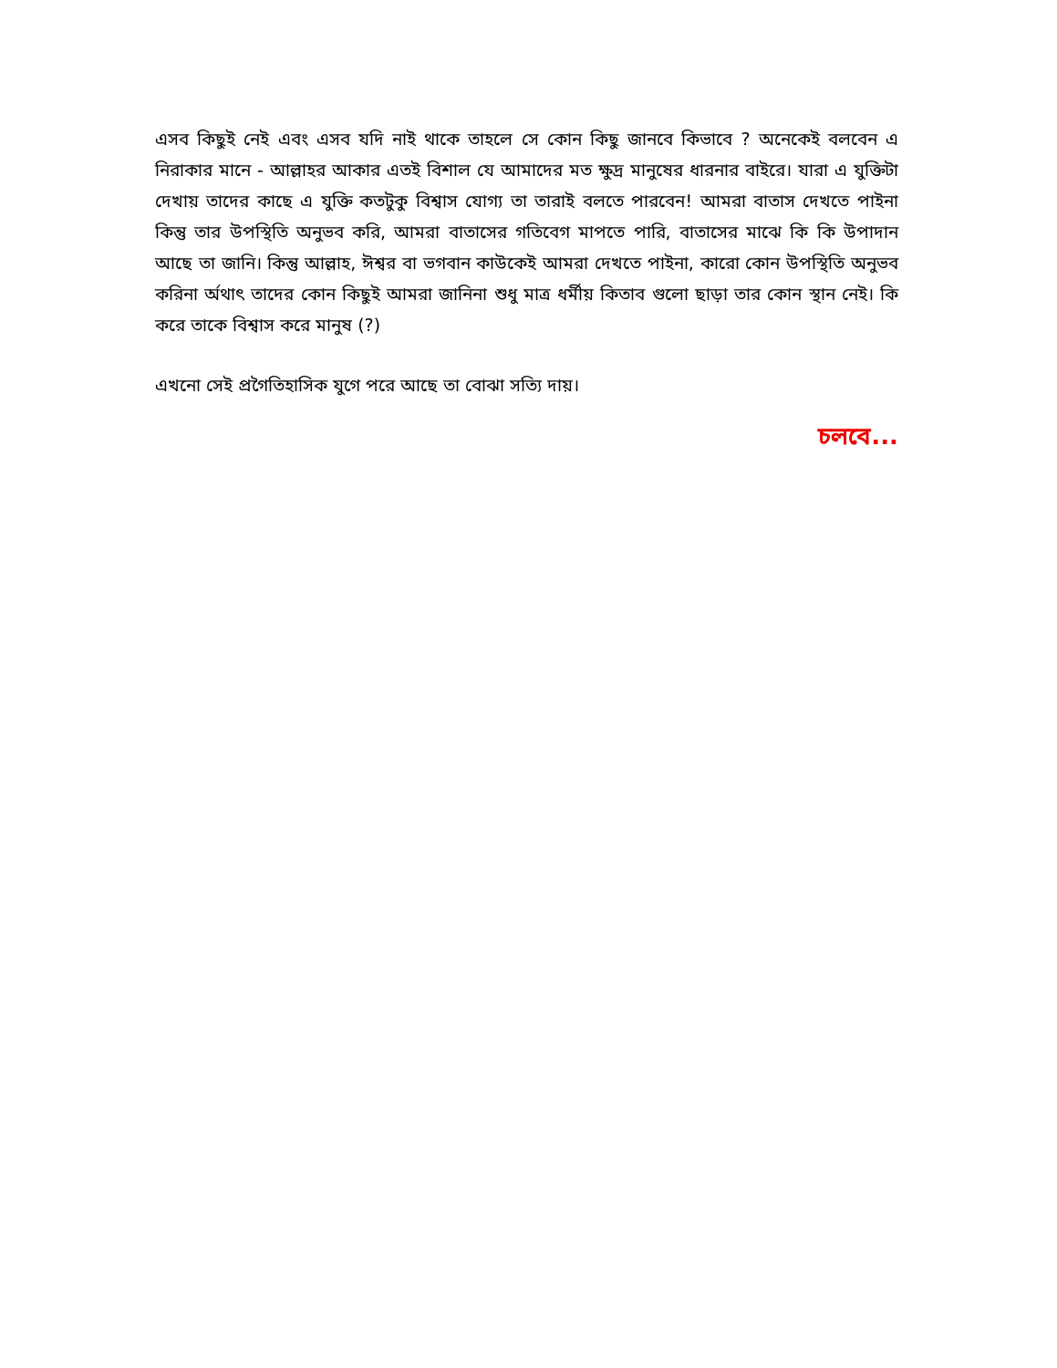এসব কিছুই নেই এবং এসব যদি নাই থাকে তাহলে সে কোন কিছু জানবে কিভাবে ? অনেকেই বলবেন এ নিরাকার মানে - আল্লাহর আকার এতই বিশাল যে আমাদের মত ক্ষুদ্র মানুষের ধারনার বাইরে। যারা এ যুক্তিটা দেখায় তাদের কাছে এ যুক্তি কতটুকু বিশ্বাস যোগ্য তা তারাই বলতে পারবেন! আমরা বাতাস দেখতে পাইনা কিন্তু তার উপস্থিতি অনুভব করি, আমরা বাতাসের গতিবেগ মাপতে পারি, বাতাসের মাঝে কি কি উপাদান আছে তা জানি। কিন্তু আল্লাহ, ঈশ্বর বা ভগবান কাউকেই আমরা দেখতে পাইনা, কারো কোন উপস্থিতি অনুভব করিনা র্অথাৎ তাদের কোন কিছুই আমরা জানিনা শুধু মাত্র ধর্মীয় কিতাব গুলো ছাড়া তার কোন স্থান নেই। কি করে তাকে বিশ্বাস করে মানুষ (?)
এখনো সেই প্রগৈতিহাসিক যুগে পরে আছে তা বোঝা সত্যি দায়।
চলবে...